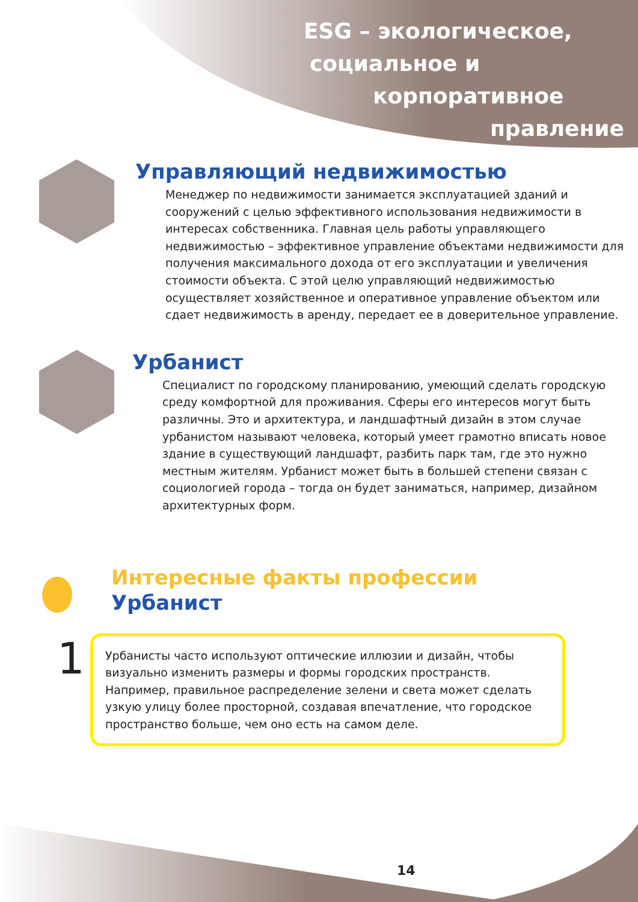ESG – экологическое,
социальное и
корпоративное
правление
Управляющий недвижимостью
Менеджер по недвижимости занимается эксплуатацией зданий и сооружений с целью эффективного использования недвижимости в интересах собственника. Главная цель работы управляющего недвижимостью – эффективное управление объектами недвижимости для получения максимального дохода от его эксплуатации и увеличения стоимости объекта. С этой целю управляющий недвижимостью осуществляет хозяйственное и оперативное управление объектом или сдает недвижимость в аренду, передает ее в доверительное управление.
Урбанист
Специалист по городскому планированию, умеющий сделать городскую среду комфортной для проживания. Сферы его интересов могут быть различны. Это и архитектура, и ландшафтный дизайн в этом случае урбанистом называют человека, который умеет грамотно вписать новое здание в существующий ландшафт, разбить парк там, где это нужно местным жителям. Урбанист может быть в большей степени связан с социологией города – тогда он будет заниматься, например, дизайном архитектурных форм.
Интересные факты профессии
Урбанист
1
Урбанисты часто используют оптические иллюзии и дизайн, чтобы визуально изменить размеры и формы городских пространств. Например, правильное распределение зелени и света может сделать узкую улицу более просторной, создавая впечатление, что городское пространство больше, чем оно есть на самом деле.
14